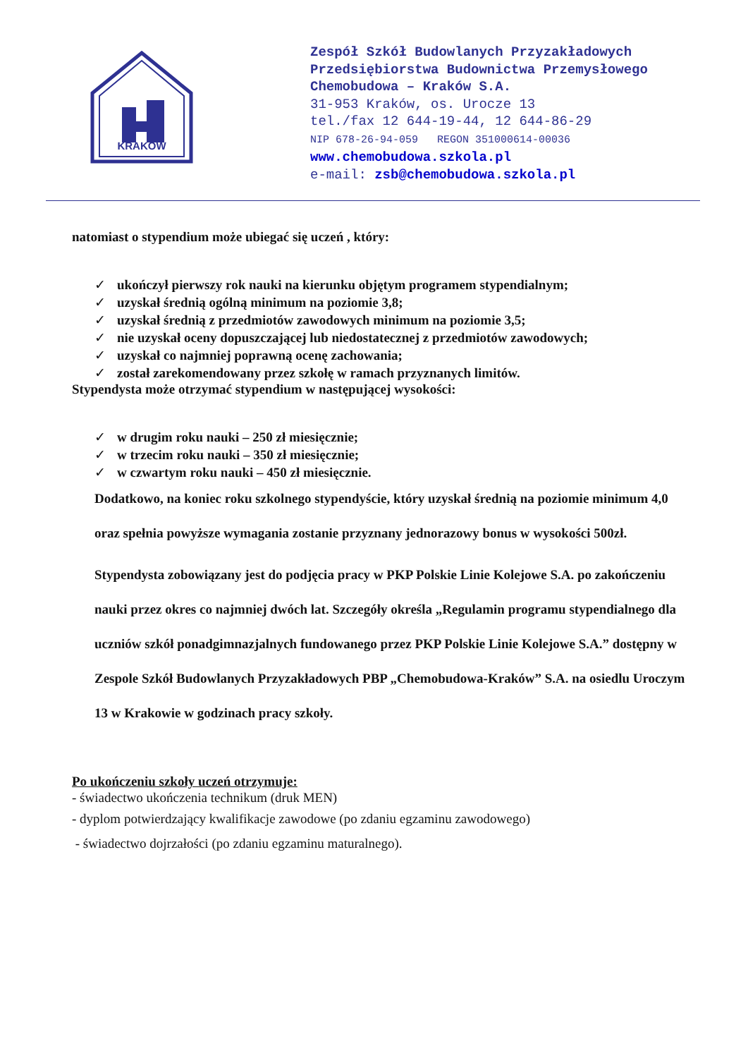KRAKÓW
Zespół Szkół Budowlanych Przyzakładowych
Przedsiębiorstwa Budownictwa Przemysłowego
Chemobudowa – Kraków S.A.
31-953 Kraków, os. Urocze 13
tel./fax 12 644-19-44, 12 644-86-29
NIP 678-26-94-059 REGON 351000614-00036
www.chemobudowa.szkola.pl
e-mail: zsb@chemobudowa.szkola.pl
natomiast o stypendium może ubiegać się uczeń , który:
✓ ukończył pierwszy rok nauki na kierunku objętym programem stypendialnym;
✓ uzyskał średnią ogólną minimum na poziomie 3,8;
✓ uzyskał średnią z przedmiotów zawodowych minimum na poziomie 3,5;
✓ nie uzyskał oceny dopuszczającej lub niedostatecznej z przedmiotów zawodowych;
✓ uzyskał co najmniej poprawną ocenę zachowania;
✓ został zarekomendowany przez szkołę w ramach przyznanych limitów.
Stypendysta może otrzymać stypendium w następującej wysokości:
✓ w drugim roku nauki – 250 zł miesięcznie;
✓ w trzecim roku nauki – 350 zł miesięcznie;
✓ w czwartym roku nauki – 450 zł miesięcznie.
Dodatkowo, na koniec roku szkolnego stypendyście, który uzyskał średnią na poziomie minimum 4,0 oraz spełnia powyższe wymagania zostanie przyznany jednorazowy bonus w wysokości 500zł.
Stypendysta zobowiązany jest do podjęcia pracy w PKP Polskie Linie Kolejowe S.A. po zakończeniu nauki przez okres co najmniej dwóch lat. Szczegóły określa „Regulamin programu stypendialnego dla uczniów szkół ponadgimnazjalnych fundowanego przez PKP Polskie Linie Kolejowe S.A.” dostępny w Zespole Szkół Budowlanych Przyzakładowych PBP „Chemobudowa-Kraków” S.A. na osiedlu Uroczym 13 w Krakowie w godzinach pracy szkoły.
Po ukończeniu szkoły uczeń otrzymuje:
- świadectwo ukończenia technikum (druk MEN)
- dyplom potwierdzający kwalifikacje zawodowe (po zdaniu egzaminu zawodowego)
- świadectwo dojrzałości (po zdaniu egzaminu maturalnego).